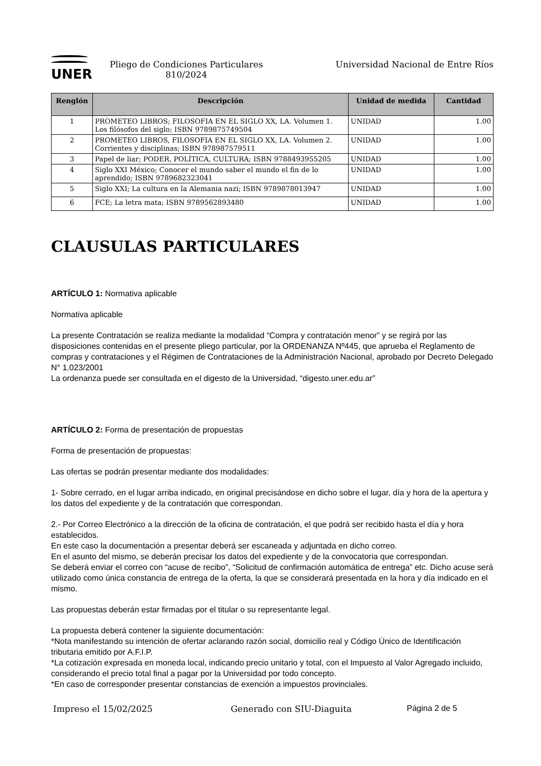UNER
Pliego de Condiciones Particulares
810/2024
Universidad Nacional de Entre Ríos
| Renglón | Descripción | Unidad de medida | Cantidad |
| --- | --- | --- | --- |
| 1 | PROMETEO LIBROS; FILOSOFIA EN EL SIGLO XX, LA. Volumen 1. Los filósofos del siglo; ISBN 9789875749504 | UNIDAD | 1.00 |
| 2 | PROMETEO LIBROS, FILOSOFIA EN EL SIGLO XX, LA. Volumen 2. Corrientes y disciplinas; ISBN 978987579511 | UNIDAD | 1.00 |
| 3 | Papel de liar; PODER, POLÍTICA, CULTURA; ISBN 9788493955205 | UNIDAD | 1.00 |
| 4 | Siglo XXI México; Conocer el mundo saber el mundo el fin de lo aprendido; ISBN 9789682323041 | UNIDAD | 1.00 |
| 5 | Siglo XXI; La cultura en la Alemania nazi; ISBN 9789878013947 | UNIDAD | 1.00 |
| 6 | FCE; La letra mata; ISBN 9789562893480 | UNIDAD | 1.00 |
CLAUSULAS PARTICULARES
ARTÍCULO 1: Normativa aplicable
Normativa aplicable
La presente Contratación se realiza mediante la modalidad “Compra y contratación menor” y se regirá por las disposiciones contenidas en el presente pliego particular, por la ORDENANZA Nº445, que aprueba el Reglamento de compras y contrataciones y el Régimen de Contrataciones de la Administración Nacional, aprobado por Decreto Delegado N° 1.023/2001
La ordenanza puede ser consultada en el digesto de la Universidad, “digesto.uner.edu.ar”
ARTÍCULO 2: Forma de presentación de propuestas
Forma de presentación de propuestas:
Las ofertas se podrán presentar mediante dos modalidades:
1- Sobre cerrado, en el lugar arriba indicado, en original precisándose en dicho sobre el lugar, día y hora de la apertura y los datos del expediente y de la contratación que correspondan.
2.- Por Correo Electrónico a la dirección de la oficina de contratación, el que podrá ser recibido hasta el día y hora establecidos.
En este caso la documentación a presentar deberá ser escaneada y adjuntada en dicho correo.
En el asunto del mismo, se deberán precisar los datos del expediente y de la convocatoria que correspondan.
Se deberá enviar el correo con “acuse de recibo”, “Solicitud de confirmación automática de entrega” etc. Dicho acuse será utilizado como única constancia de entrega de la oferta, la que se considerará presentada en la hora y día indicado en el mismo.
Las propuestas deberán estar firmadas por el titular o su representante legal.
La propuesta deberá contener la siguiente documentación:
*Nota manifestando su intención de ofertar aclarando razón social, domicilio real y Código Único de Identificación tributaria emitido por A.F.I.P.
*La cotización expresada en moneda local, indicando precio unitario y total, con el Impuesto al Valor Agregado incluido, considerando el precio total final a pagar por la Universidad por todo concepto.
*En caso de corresponder presentar constancias de exención a impuestos provinciales.
Impreso el 15/02/2025 Generado con SIU-Diaguita Página 2 de 5